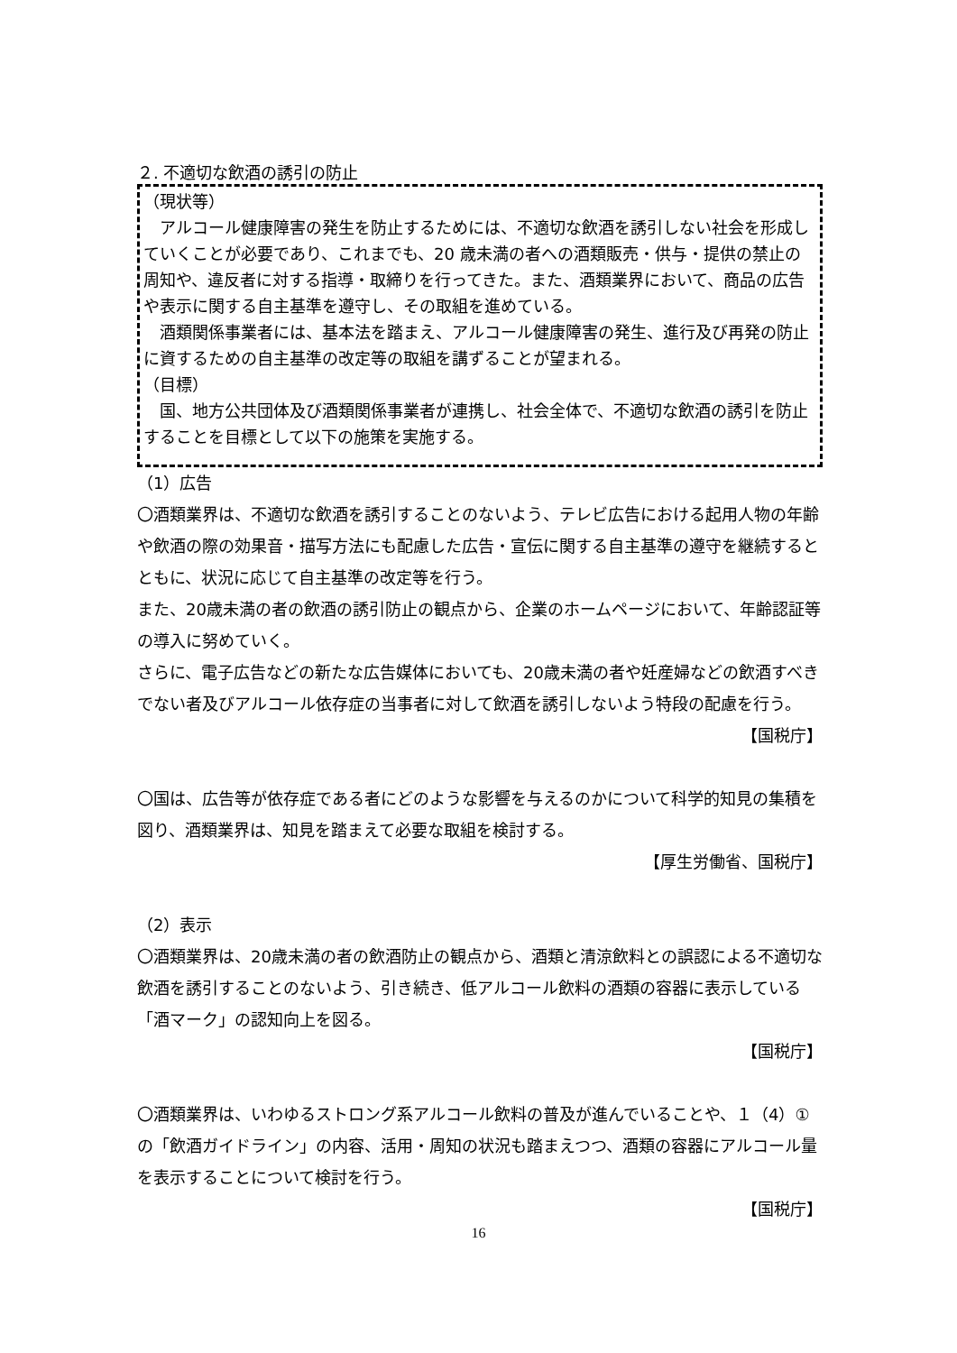２. 不適切な飲酒の誘引の防止
（現状等）
　アルコール健康障害の発生を防止するためには、不適切な飲酒を誘引しない社会を形成していくことが必要であり、これまでも、20 歳未満の者への酒類販売・供与・提供の禁止の周知や、違反者に対する指導・取締りを行ってきた。また、酒類業界において、商品の広告や表示に関する自主基準を遵守し、その取組を進めている。
　酒類関係事業者には、基本法を踏まえ、アルコール健康障害の発生、進行及び再発の防止に資するための自主基準の改定等の取組を講ずることが望まれる。
（目標）
　国、地方公共団体及び酒類関係事業者が連携し、社会全体で、不適切な飲酒の誘引を防止することを目標として以下の施策を実施する。
（1）広告
〇酒類業界は、不適切な飲酒を誘引することのないよう、テレビ広告における起用人物の年齢や飲酒の際の効果音・描写方法にも配慮した広告・宣伝に関する自主基準の遵守を継続するとともに、状況に応じて自主基準の改定等を行う。
また、20歳未満の者の飲酒の誘引防止の観点から、企業のホームページにおいて、年齢認証等の導入に努めていく。
さらに、電子広告などの新たな広告媒体においても、20歳未満の者や妊産婦などの飲酒すべきでない者及びアルコール依存症の当事者に対して飲酒を誘引しないよう特段の配慮を行う。
【国税庁】
〇国は、広告等が依存症である者にどのような影響を与えるのかについて科学的知見の集積を図り、酒類業界は、知見を踏まえて必要な取組を検討する。
【厚生労働省、国税庁】
（2）表示
〇酒類業界は、20歳未満の者の飲酒防止の観点から、酒類と清涼飲料との誤認による不適切な飲酒を誘引することのないよう、引き続き、低アルコール飲料の酒類の容器に表示している「酒マーク」の認知向上を図る。
【国税庁】
〇酒類業界は、いわゆるストロング系アルコール飲料の普及が進んでいることや、１（4）①の「飲酒ガイドライン」の内容、活用・周知の状況も踏まえつつ、酒類の容器にアルコール量を表示することについて検討を行う。
【国税庁】
16